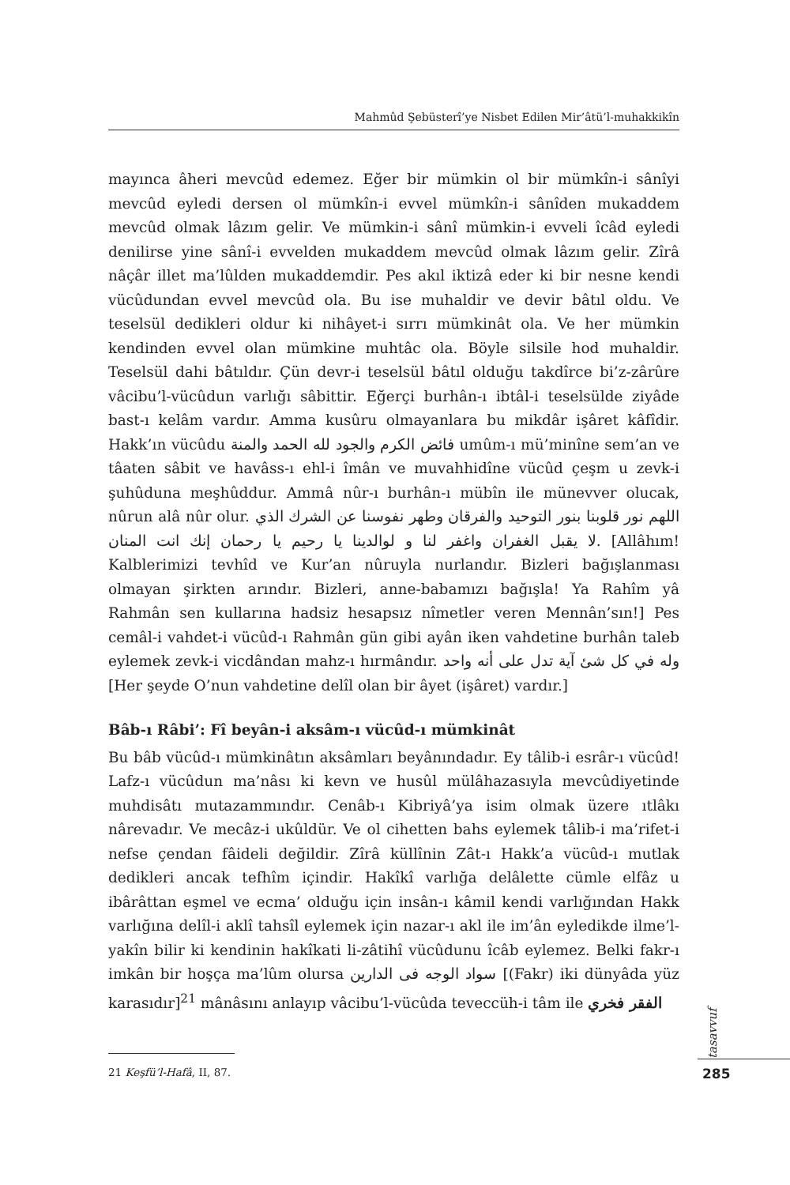Mahmûd Şebüsterî’ye Nisbet Edilen Mir’âtü’l-muhakkikîn
mayınca âheri mevcûd edemez. Eğer bir mümkin ol bir mümkîn-i sânîyi mevcûd eyledi dersen ol mümkîn-i evvel mümkîn-i sânîden mukaddem mevcûd olmak lâzım gelir. Ve mümkin-i sânî mümkin-i evveli îcâd eyledi denilirse yine sânî-i evvelden mukaddem mevcûd olmak lâzım gelir. Zîrâ nâçâr illet ma’lûlden mukaddemdir. Pes akıl iktizâ eder ki bir nesne kendi vücûdundan evvel mevcûd ola. Bu ise muhaldir ve devir bâtıl oldu. Ve teselsül dedikleri oldur ki nihâyet-i sırrı mümkinât ola. Ve her mümkin kendinden evvel olan mümkine muhtâc ola. Böyle silsile hod muhaldir. Teselsül dahi bâtıldır. Çün devr-i teselsül bâtıl olduğu takdîrce bi’z-zârûre vâcibu’l-vücûdun varlığı sâbittir. Eğerçi burhân-ı ibtâl-i teselsülde ziyâde bast-ı kelâm vardır. Amma kusûru olmayanlara bu mikdâr işâret kâfîdir. Hakk’ın vücûdu فائض الكرم والجود لله الحمد والمنة umûm-ı mü’minîne sem’an ve tâaten sâbit ve havâss-ı ehl-i îmân ve muvahhidîne vücûd çeşm u zevk-i şuhûduna meşhûddur. Ammâ nûr-ı burhân-ı mübîn ile münevver olucak, nûrun alâ nûr olur. اللهم نور قلوبنا بنور التوحيد والفرقان وطهر نفوسنا عن الشرك الذي لا يقبل الغفران واغفر لنا و لوالدينا يا رحيم يا رحمان إنك انت المنان. [Allâhım! Kalblerimizi tevhîd ve Kur’an nûruyla nurlandır. Bizleri bağışlanması olmayan şirkten arındır. Bizleri, anne-babamızı bağışla! Ya Rahîm yâ Rahmân sen kullarına hadsiz hesapsız nîmetler veren Mennân’sın!] Pes cemâl-i vahdet-i vücûd-ı Rahmân gün gibi ayân iken vahdetine burhân taleb eylemek zevk-i vicdândan mahz-ı hırmândır. وله في كل شئ آية تدل على أنه واحد [Her şeyde O’nun vahdetine delîl olan bir âyet (işâret) vardır.]
Bâb-ı Râbi’: Fî beyân-i aksâm-ı vücûd-ı mümkinât
Bu bâb vücûd-ı mümkinâtın aksâmları beyânındadır. Ey tâlib-i esrâr-ı vücûd! Lafz-ı vücûdun ma’nâsı ki kevn ve husûl mülâhazasıyla mevcûdiyetinde muhdisâtı mutazammındır. Cenâb-ı Kibriyâ’ya isim olmak üzere ıtlâkı nârevadır. Ve mecâz-i ukûldür. Ve ol cihetten bahs eylemek tâlib-i ma’rifet-i nefse çendan fâideli değildir. Zîrâ küllînin Zât-ı Hakk’a vücûd-ı mutlak dedikleri ancak tefhîm içindir. Hakîkî varlığa delâlette cümle elfâz u ibârâttan eşmel ve ecma’ olduğu için insân-ı kâmil kendi varlığından Hakk varlığına delîl-i aklî tahsîl eylemek için nazar-ı akl ile im’ân eyledikde ilme’l-yakîn bilir ki kendinin hakîkati li-zâtihî vücûdunu îcâb eylemez. Belki fakr-ı imkân bir hoşça ma’lûm olursa سواد الوجه فى الدارين [(Fakr) iki dünyâda yüz karasıdır]<sup>21</sup> mânâsını anlayıp vâcibu’l-vücûda teveccüh-i tâm ile الفقر فخري
21 Keşfü’l-Hafâ, II, 87.
tasavvuf
285